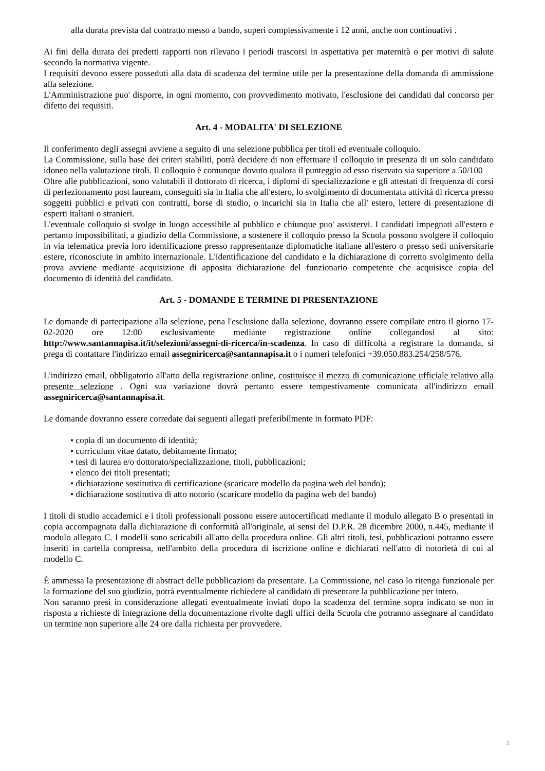alla durata prevista dal contratto messo a bando, superi complessivamente i 12 anni, anche non continuativi .
Ai fini della durata dei predetti rapporti non rilevano i periodi trascorsi in aspettativa per maternità o per motivi di salute secondo la normativa vigente.
I requisiti devono essere posseduti alla data di scadenza del termine utile per la presentazione della domanda di ammissione alla selezione.
L'Amministrazione puo' disporre, in ogni momento, con provvedimento motivato, l'esclusione dei candidati dal concorso per difetto dei requisiti.
Art. 4 - MODALITA' DI SELEZIONE
Il conferimento degli assegni avviene a seguito di una selezione pubblica per titoli ed eventuale colloquio.
La Commissione, sulla base dei criteri stabiliti, potrà decidere di non effettuare il colloquio in presenza di un solo candidato idoneo nella valutazione titoli. Il colloquio è comunque dovuto qualora il punteggio ad esso riservato sia superiore a 50/100
Oltre alle pubblicazioni, sono valutabili il dottorato di ricerca, i diplomi di specializzazione e gli attestati di frequenza di corsi di perfezionamento post lauream, conseguiti sia in Italia che all'estero, lo svolgimento di documentata attività di ricerca presso soggetti pubblici e privati con contratti, borse di studio, o incarichi sia in Italia che all' estero, lettere di presentazione di esperti italiani o stranieri.
L'eventuale colloquio si svolge in luogo accessibile al pubblico e chiunque puo' assistervi. I candidati impegnati all'estero e pertanto impossibilitati, a giudizio della Commissione, a sostenere il colloquio presso la Scuola possono svolgere il colloquio in via telematica previa loro identificazione presso rappresentanze diplomatiche italiane all'estero o presso sedi universitarie estere, riconosciute in ambito internazionale. L'identificazione del candidato e la dichiarazione di corretto svolgimento della prova avviene mediante acquisizione di apposita dichiarazione del funzionario competente che acquisisce copia del documento di identità del candidato.
Art. 5 - DOMANDE E TERMINE DI PRESENTAZIONE
Le domande di partecipazione alla selezione, pena l'esclusione dalla selezione, dovranno essere compilate entro il giorno 17-02-2020 ore 12:00 esclusivamente mediante registrazione online collegandosi al sito: http://www.santannapisa.it/it/selezioni/assegni-di-ricerca/in-scadenza. In caso di difficoltà a registrare la domanda, si prega di contattare l'indirizzo email assegniricerca@santannapisa.it o i numeri telefonici +39.050.883.254/258/576.
L'indirizzo email, obbligatorio all'atto della registrazione online, costituisce il mezzo di comunicazione ufficiale relativo alla presente selezione . Ogni sua variazione dovrà pertanto essere tempestivamente comunicata all'indirizzo email assegniricerca@santannapisa.it.
Le domande dovranno essere corredate dai seguenti allegati preferibilmente in formato PDF:
• copia di un documento di identità;
• curriculum vitae datato, debitamente firmato;
• tesi di laurea e/o dottorato/specializzazione, titoli, pubblicazioni;
• elenco dei titoli presentati;
• dichiarazione sostitutiva di certificazione (scaricare modello da pagina web del bando);
• dichiarazione sostitutiva di atto notorio (scaricare modello da pagina web del bando)
I titoli di studio accademici e i titoli professionali possono essere autocertificati mediante il modulo allegato B o presentati in copia accompagnata dalla dichiarazione di conformità all'originale, ai sensi del D.P.R. 28 dicembre 2000, n.445, mediante il modulo allegato C. I modelli sono scricabili all'atto della procedura online. Gli altri titoli, tesi, pubblicazioni potranno essere inseriti in cartella compressa, nell'ambito della procedura di iscrizione online e dichiarati nell'atto di notorietà di cui al modello C.
È ammessa la presentazione di abstract delle pubblicazioni da presentare. La Commissione, nel caso lo ritenga funzionale per la formazione del suo giudizio, potrà eventualmente richiedere al candidato di presentare la pubblicazione per intero.
Non saranno presi in considerazione allegati eventualmente inviati dopo la scadenza del termine sopra indicato se non in risposta a richieste di integrazione della documentazione rivolte dagli uffici della Scuola che potranno assegnare al candidato un termine non superiore alle 24 ore dalla richiesta per provvedere.
3